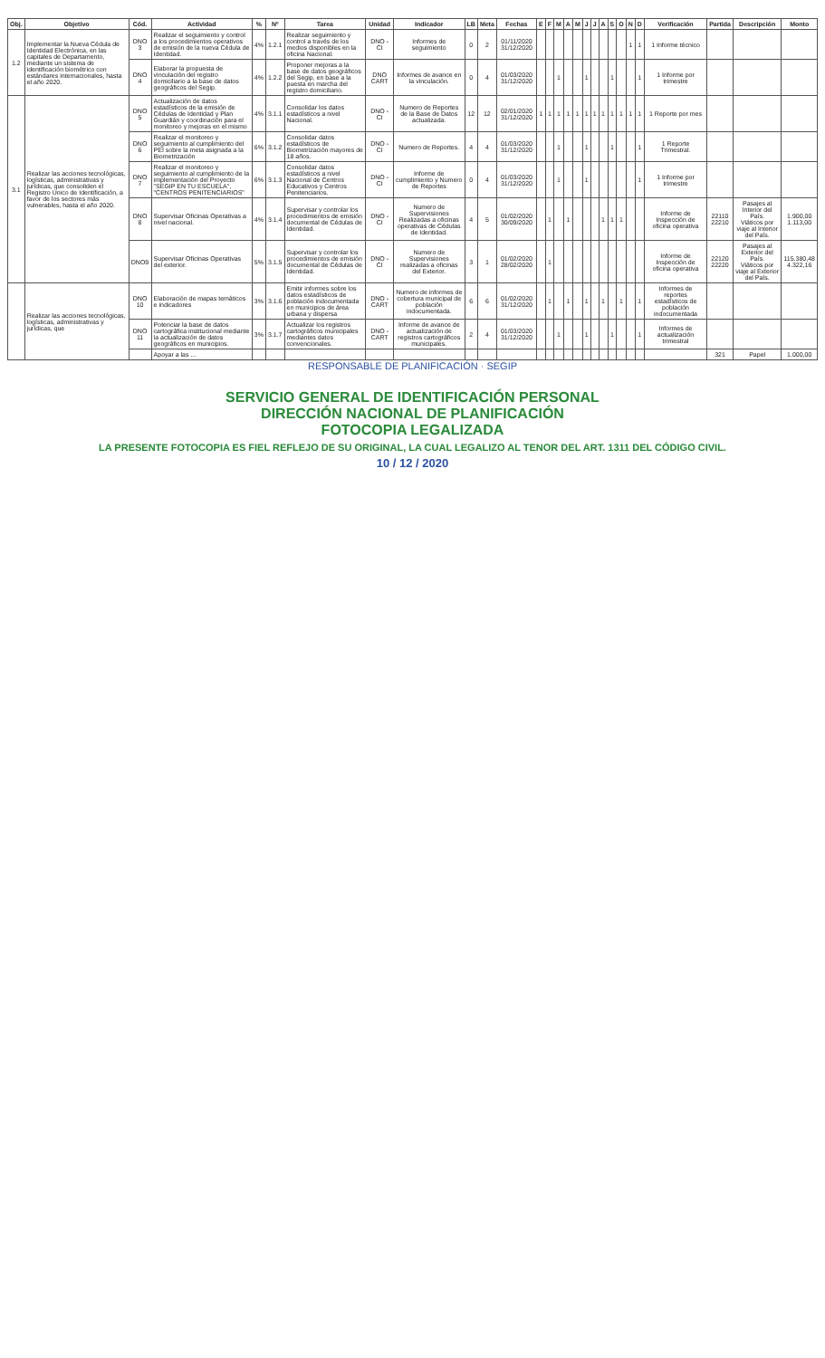| Obj. | Objetivo | Cód. | Actividad | % | Nº | Tarea | Unidad | Indicador | LB | Meta | Fechas | E | F | M | A | M | J | J | A | S | O | N | D | Verificación | Partida | Descripción | Monto |
| --- | --- | --- | --- | --- | --- | --- | --- | --- | --- | --- | --- | --- | --- | --- | --- | --- | --- | --- | --- | --- | --- | --- | --- | --- | --- | --- | --- |
| 1.2 | Implementar la Nueva Cédula de Identidad Electrónica, en las capitales de Departamento, mediante un sistema de identificación biométrico con estándares internacionales, hasta el año 2020. | DNO 3 | Realizar el seguimiento y control a los procedimientos operativos de emisión de la nueva Cédula de Identidad. | 4% | 1.2.1 | Realizar seguimiento y control a través de los medios disponibles en la oficina Nacional. | DNO - CI | Informes de seguimiento | 0 | 2 | 01/11/2020 31/12/2020 | | | | | | | | | | | 1 | 1 | 1 Informe técnico | | | |
| | | DNO 4 | Elaborar la propuesta de vinculación del registro domiciliario a la base de datos geográficos del Segip. | 4% | 1.2.2 | Proponer mejoras a la base de datos geográficos del Segip, en base a la puesta en marcha del registro domiciliario. | DNO CART | Informes de avance en la vinculación. | 0 | 4 | 01/03/2020 31/12/2020 | | | 1 | | | 1 | | | 1 | | | 1 | 1 Informe por trimestre | | | |
| 3.1 | Realizar las acciones tecnológicas, logísticas, administrativas y jurídicas, que consoliden el Registro Único de Identificación, a favor de los sectores más vulnerables, hasta el año 2020. | DNO 5 | Actualización de datos estadísticos de la emisión de Cédulas de Identidad y Plan Guardián y coordinación para el monitoreo y mejoras en el mismo | 4% | 3.1.1 | Consolidar los datos estadísticos a nivel Nacional. | DNO - CI | Numero de Reportes de la Base de Datos actualizada. | 12 | 12 | 02/01/2020 31/12/2020 | 1 | 1 | 1 | 1 | 1 | 1 | 1 | 1 | 1 | 1 | 1 | 1 | 1 Reporte por mes | | | |
| | | DNO 6 | Realizar el monitoreo y seguimiento al cumplimiento del PEI sobre la meta asignada a la Biometrización | 6% | 3.1.2 | Consolidar datos estadísticos de Biometrización mayores de 18 años. | DNO - CI | Numero de Reportes. | 4 | 4 | 01/03/2020 31/12/2020 | | | 1 | | | 1 | | | 1 | | | 1 | 1 Reporte Trimestral. | | | |
| | | DNO 7 | Realizar el monitoreo y seguimiento al cumplimiento de la implementación del Proyecto "SEGIP EN TU ESCUELA", "CENTROS PENITENCIARIOS" | 6% | 3.1.3 | Consolidar datos estadísticos a nivel Nacional de Centros Educativos y Centros Penitenciarios. | DNO - CI | Informe de cumplimiento y Numero de Reportes | 0 | 4 | 01/03/2020 31/12/2020 | | | 1 | | | 1 | | | | | | 1 | 1 Informe por trimestre | | | |
| | | DNO 8 | Supervisar Oficinas Operativas a nivel nacional. | 4% | 3.1.4 | Supervisar y controlar los procedimientos de emisión documental de Cédulas de Identidad. | DNO - CI | Numero de Supervisiones Realizadas a oficinas operativas de Cédulas de Identidad. | 4 | 5 | 01/02/2020 30/09/2020 | | 1 | | 1 | | | | 1 | 1 | 1 | | | Informe de Inspección de oficina operativa | 22110 22210 | Pasajes al Interior del País. Viáticos por viaje al Interior del País. | 1.900,00 1.113,00 |
| | | DNO9 | Supervisar Oficinas Operativas del exterior. | 5% | 3.1.5 | Supervisar y controlar los procedimientos de emisión documental de Cédulas de Identidad. | DNO - CI | Numero de Supervisiones realizadas a oficinas del Exterior. | 3 | 1 | 01/02/2020 28/02/2020 | | 1 | | | | | | | | | | | Informe de Inspección de oficina operativa | 22120 22220 | Pasajes al Exterior del País. Viáticos por viaje al Exterior del País. | 115.380,48 4.322,16 |
| | Realizar las acciones tecnológicas, logísticas, administrativas y jurídicas, que | DNO 10 | Elaboración de mapas temáticos e indicadores | 3% | 3.1.6 | Emitir informes sobre los datos estadísticos de población indocumentada en municipios de área urbana y dispersa | DNO - CART | Numero de informes de cobertura municipal de población indocumentada. | 6 | 6 | 01/02/2020 31/12/2020 | | 1 | | 1 | | 1 | | 1 | | 1 | | 1 | Informes de reportes estadísticos de población indocumentada | | | |
| | | DNO 11 | Potenciar la base de datos cartográfica institucional mediante la actualización de datos geográficos en municipios. | 3% | 3.1.7 | Actualizar los registros cartográficos municipales mediantes datos convencionales. | DNO - CART | Informe de avance de actualización de registros cartográficos municipales. | 2 | 4 | 01/03/2020 31/12/2020 | | | 1 | | | 1 | | | 1 | | | 1 | Informes de actualización trimestral | | | |
| | | | Apoyar a las ... | | | | | | | | | | | | | | | | | | | | | | 321 | Papel | 1.000,00 |
RESPONSABLE DE PLANIFICACIÓN · SEGIP
SERVICIO GENERAL DE IDENTIFICACIÓN PERSONAL
DIRECCIÓN NACIONAL DE PLANIFICACIÓN
FOTOCOPIA LEGALIZADA
LA PRESENTE FOTOCOPIA ES FIEL REFLEJO DE SU ORIGINAL, LA CUAL LEGALIZO AL TENOR DEL ART. 1311 DEL CÓDIGO CIVIL.
10 / 12 / 2020